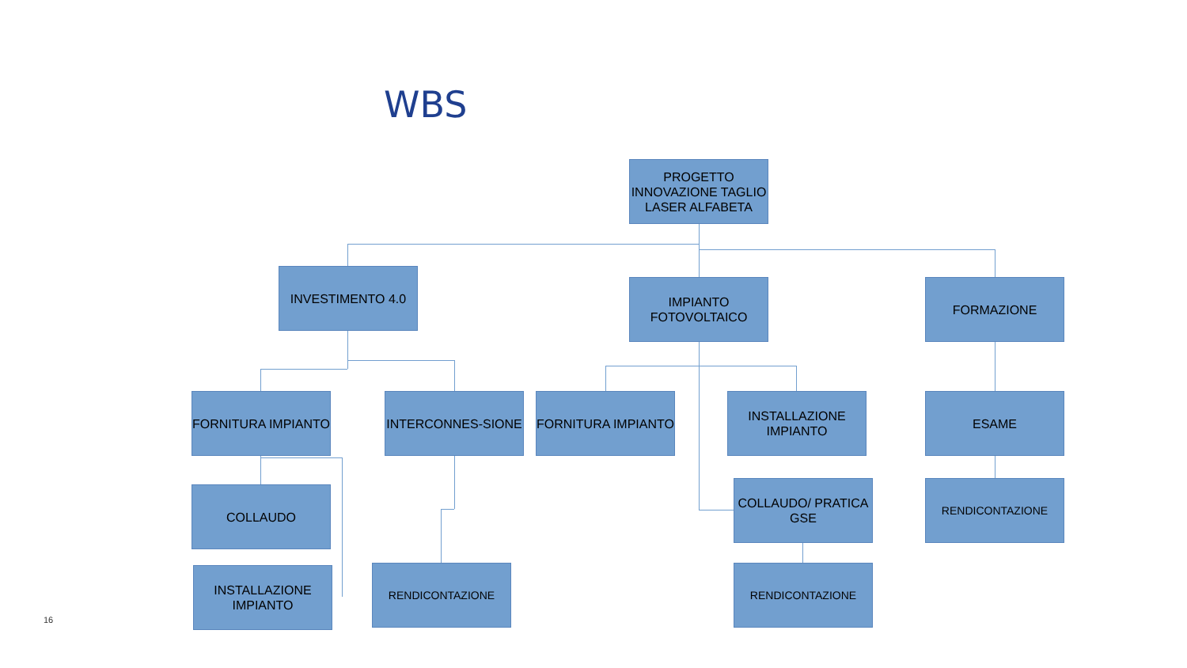WBS
PROGETTO INNOVAZIONE TAGLIO LASER ALFABETA
INVESTIMENTO 4.0
IMPIANTO FOTOVOLTAICO
FORMAZIONE
FORNITURA IMPIANTO INTERCONNES-SIONE FORNITURA IMPIANTO
INSTALLAZIONE IMPIANTO
ESAME
COLLAUDO
COLLAUDO/ PRATICA GSE
RENDICONTAZIONE
INSTALLAZIONE IMPIANTO
RENDICONTAZIONE RENDICONTAZIONE
16